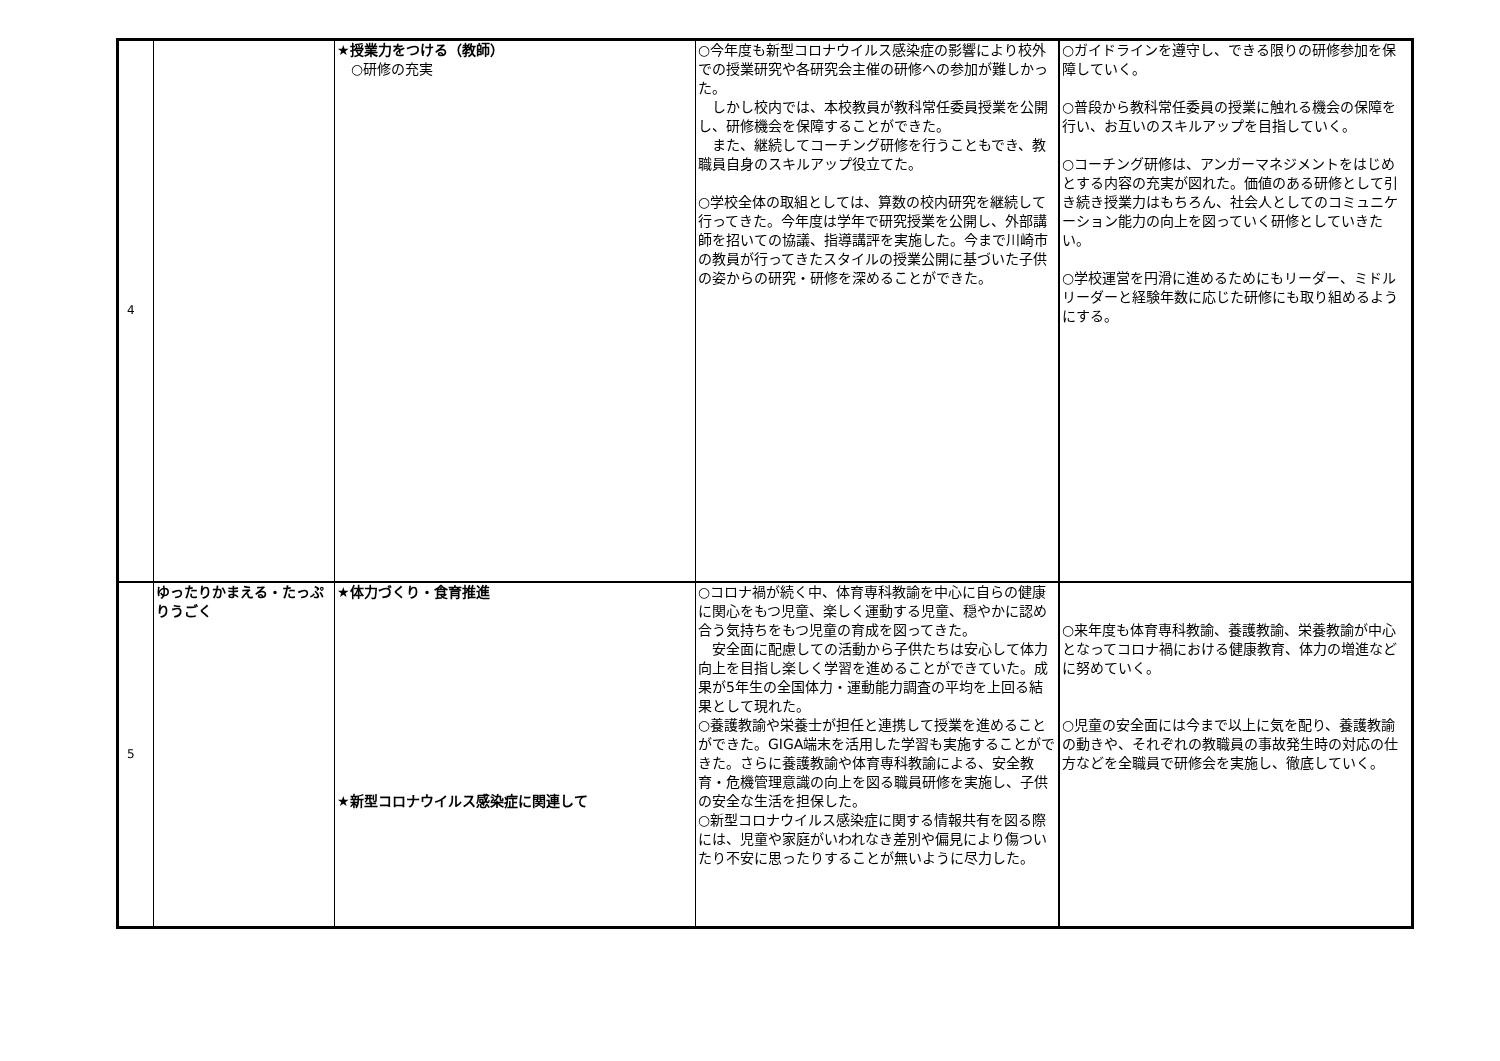| 4 | | ★授業力をつける（教師） ○研修の充実 | ○今年度も新型コロナウイルス感染症の影響により校外での授業研究や各研究会主催の研修への参加が難しかった。 しかし校内では、本校教員が教科常任委員授業を公開し、研修機会を保障することができた。 また、継続してコーチング研修を行うこともでき、教職員自身のスキルアップ役立てた。 ○学校全体の取組としては、算数の校内研究を継続して行ってきた。今年度は学年で研究授業を公開し、外部講師を招いての協議、指導講評を実施した。今まで川崎市の教員が行ってきたスタイルの授業公開に基づいた子供の姿からの研究・研修を深めることができた。 | ○ガイドラインを遵守し、できる限りの研修参加を保障していく。 ○普段から教科常任委員の授業に触れる機会の保障を行い、お互いのスキルアップを目指していく。 ○コーチング研修は、アンガーマネジメントをはじめとする内容の充実が図れた。価値のある研修として引き続き授業力はもちろん、社会人としてのコミュニケーション能力の向上を図っていく研修としていきたい。 ○学校運営を円滑に進めるためにもリーダー、ミドルリーダーと経験年数に応じた研修にも取り組めるようにする。 |
| 5 | ゆったりかまえる・たっぷりうごく | ★体力づくり・食育推進 ★新型コロナウイルス感染症に関連して | ○コロナ禍が続く中、体育専科教諭を中心に自らの健康に関心をもつ児童、楽しく運動する児童、穏やかに認め合う気持ちをもつ児童の育成を図ってきた。 安全面に配慮しての活動から子供たちは安心して体力向上を目指し楽しく学習を進めることができていた。成果が5年生の全国体力・運動能力調査の平均を上回る結果として現れた。 ○養護教諭や栄養士が担任と連携して授業を進めることができた。GIGA端末を活用した学習も実施することができた。さらに養護教諭や体育専科教諭による、安全教育・危機管理意識の向上を図る職員研修を実施し、子供の安全な生活を担保した。 ○新型コロナウイルス感染症に関する情報共有を図る際には、児童や家庭がいわれなき差別や偏見により傷ついたり不安に思ったりすることが無いように尽力した。 | ○来年度も体育専科教諭、養護教諭、栄養教諭が中心となってコロナ禍における健康教育、体力の増進などに努めていく。 ○児童の安全面には今まで以上に気を配り、養護教諭の動きや、それぞれの教職員の事故発生時の対応の仕方などを全職員で研修会を実施し、徹底していく。 |